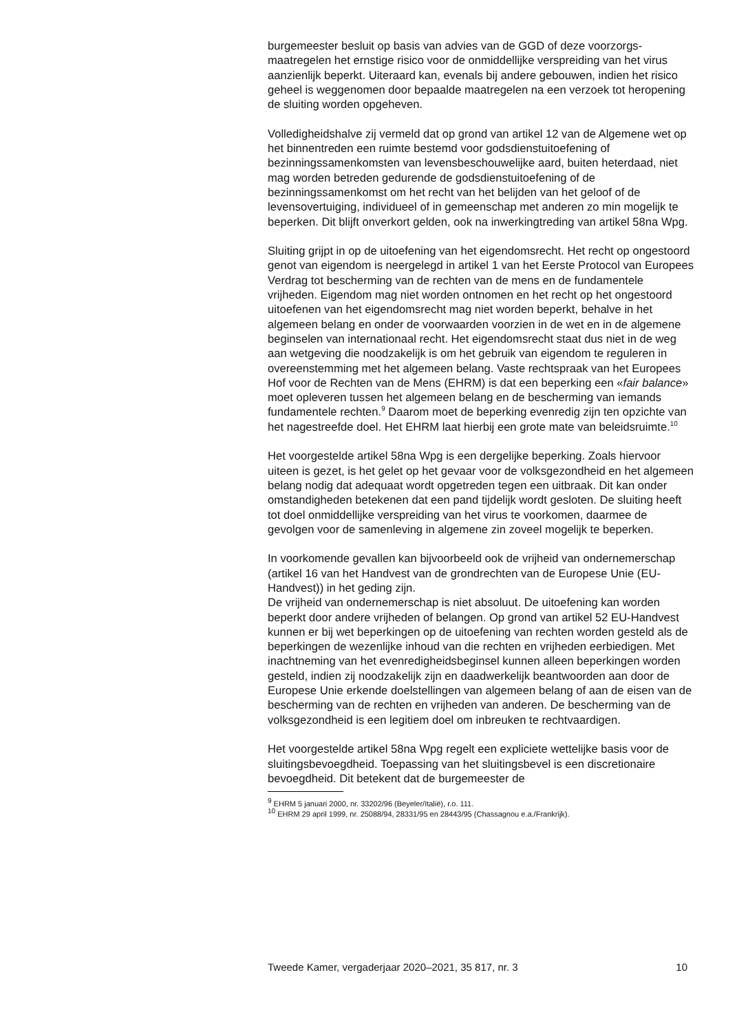burgemeester besluit op basis van advies van de GGD of deze voorzorgs­maatregelen het ernstige risico voor de onmiddellijke verspreiding van het virus aanzienlijk beperkt. Uiteraard kan, evenals bij andere gebouwen, indien het risico geheel is weggenomen door bepaalde maatregelen na een verzoek tot heropening de sluiting worden opgeheven.
Volledigheidshalve zij vermeld dat op grond van artikel 12 van de Algemene wet op het binnentreden een ruimte bestemd voor godsdienst­uitoefening of bezinningssamenkomsten van levensbeschouwelijke aard, buiten heterdaad, niet mag worden betreden gedurende de godsdienstuit­oefening of de bezinningssamenkomst om het recht van het belijden van het geloof of de levensovertuiging, individueel of in gemeenschap met anderen zo min mogelijk te beperken. Dit blijft onverkort gelden, ook na inwerkingtreding van artikel 58na Wpg.
Sluiting grijpt in op de uitoefening van het eigendomsrecht. Het recht op ongestoord genot van eigendom is neergelegd in artikel 1 van het Eerste Protocol van Europees Verdrag tot bescherming van de rechten van de mens en de fundamentele vrijheden. Eigendom mag niet worden ontnomen en het recht op het ongestoord uitoefenen van het eigendoms­recht mag niet worden beperkt, behalve in het algemeen belang en onder de voorwaarden voorzien in de wet en in de algemene beginselen van internationaal recht. Het eigendomsrecht staat dus niet in de weg aan wetgeving die noodzakelijk is om het gebruik van eigendom te reguleren in overeenstemming met het algemeen belang. Vaste rechtspraak van het Europees Hof voor de Rechten van de Mens (EHRM) is dat een beperking een «fair balance» moet opleveren tussen het algemeen belang en de bescherming van iemands fundamentele rechten.<sup>9</sup> Daarom moet de beperking evenredig zijn ten opzichte van het nagestreefde doel. Het EHRM laat hierbij een grote mate van beleidsruimte.<sup>10</sup>
Het voorgestelde artikel 58na Wpg is een dergelijke beperking. Zoals hiervoor uiteen is gezet, is het gelet op het gevaar voor de volksge­zondheid en het algemeen belang nodig dat adequaat wordt opgetreden tegen een uitbraak. Dit kan onder omstandigheden betekenen dat een pand tijdelijk wordt gesloten. De sluiting heeft tot doel onmiddellijke verspreiding van het virus te voorkomen, daarmee de gevolgen voor de samenleving in algemene zin zoveel mogelijk te beperken.
In voorkomende gevallen kan bijvoorbeeld ook de vrijheid van onderne­merschap (artikel 16 van het Handvest van de grondrechten van de Europese Unie (EU-Handvest)) in het geding zijn.
De vrijheid van ondernemerschap is niet absoluut. De uitoefening kan worden beperkt door andere vrijheden of belangen. Op grond van artikel 52 EU-Handvest kunnen er bij wet beperkingen op de uitoefening van rechten worden gesteld als de beperkingen de wezenlijke inhoud van die rechten en vrijheden eerbiedigen. Met inachtneming van het evenre­digheidsbeginsel kunnen alleen beperkingen worden gesteld, indien zij noodzakelijk zijn en daadwerkelijk beantwoorden aan door de Europese Unie erkende doelstellingen van algemeen belang of aan de eisen van de bescherming van de rechten en vrijheden van anderen. De bescherming van de volksgezondheid is een legitiem doel om inbreuken te rechtvaar­digen.
Het voorgestelde artikel 58na Wpg regelt een expliciete wettelijke basis voor de sluitingsbevoegdheid. Toepassing van het sluitingsbevel is een discretionaire bevoegdheid. Dit betekent dat de burgemeester de
<sup>9</sup> EHRM 5 januari 2000, nr. 33202/96 (Beyeler/Italië), r.o. 111.
<sup>10</sup> EHRM 29 april 1999, nr. 25088/94, 28331/95 en 28443/95 (Chassagnou e.a./Frankrijk).
Tweede Kamer, vergaderjaar 2020–2021, 35 817, nr. 3 10